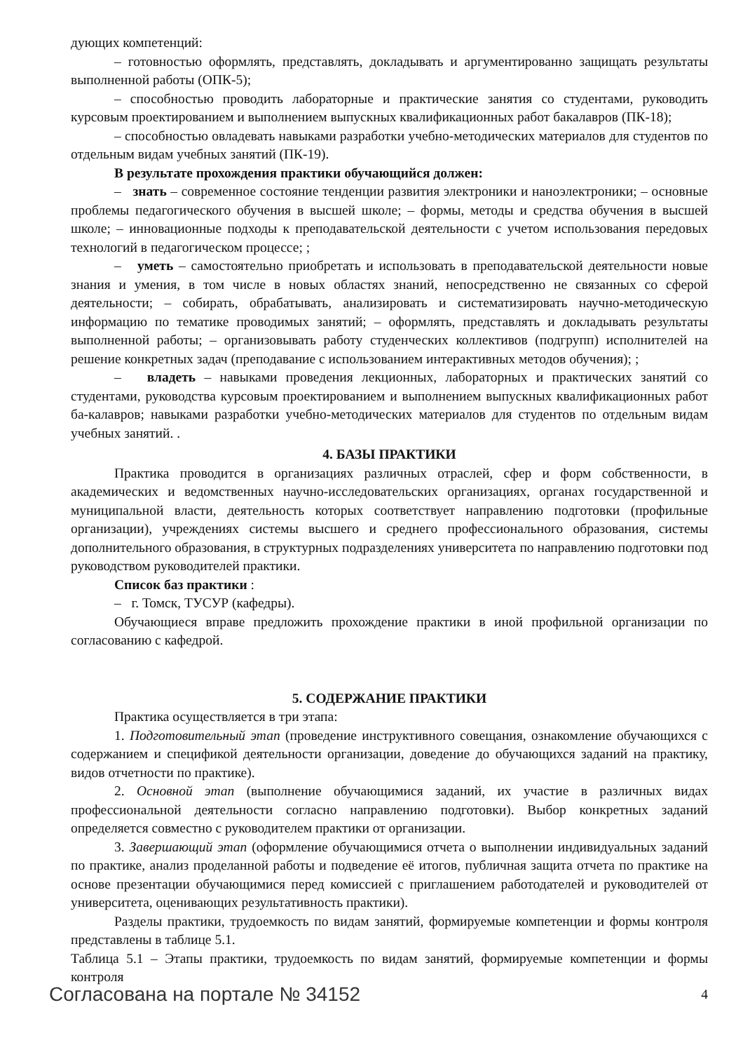дующих компетенций:
– готовностью оформлять, представлять, докладывать и аргументированно защищать результаты выполненной работы (ОПК-5);
– способностью проводить лабораторные и практические занятия со студентами, руководить курсовым проектированием и выполнением выпускных квалификационных работ бакалавров (ПК-18);
– способностью овладевать навыками разработки учебно-методических материалов для студентов по отдельным видам учебных занятий (ПК-19).
В результате прохождения практики обучающийся должен:
– знать – современное состояние тенденции развития электроники и наноэлектроники; – основные проблемы педагогического обучения в высшей школе; – формы, методы и средства обучения в высшей школе; – инновационные подходы к преподавательской деятельности с учетом использования передовых технологий в педагогическом процессе; ;
– уметь – самостоятельно приобретать и использовать в преподавательской деятельности новые знания и умения, в том числе в новых областях знаний, непосредственно не связанных со сферой деятельности; – собирать, обрабатывать, анализировать и систематизировать научно-методическую информацию по тематике проводимых занятий; – оформлять, представлять и докладывать результаты выполненной работы; – организовывать работу студенческих коллективов (подгрупп) исполнителей на решение конкретных задач (преподавание с использованием интерактивных методов обучения); ;
– владеть – навыками проведения лекционных, лабораторных и практических занятий со студентами, руководства курсовым проектированием и выполнением выпускных квалификационных работ ба-калавров; навыками разработки учебно-методических материалов для студентов по отдельным видам учебных занятий. .
4. БАЗЫ ПРАКТИКИ
Практика проводится в организациях различных отраслей, сфер и форм собственности, в академических и ведомственных научно-исследовательских организациях, органах государственной и муниципальной власти, деятельность которых соответствует направлению подготовки (профильные организации), учреждениях системы высшего и среднего профессионального образования, системы дополнительного образования, в структурных подразделениях университета по направлению подготовки под руководством руководителей практики.
Список баз практики :
– г. Томск, ТУСУР (кафедры).
Обучающиеся вправе предложить прохождение практики в иной профильной организации по согласованию с кафедрой.
5. СОДЕРЖАНИЕ ПРАКТИКИ
Практика осуществляется в три этапа:
1. Подготовительный этап (проведение инструктивного совещания, ознакомление обучающихся с содержанием и спецификой деятельности организации, доведение до обучающихся заданий на практику, видов отчетности по практике).
2. Основной этап (выполнение обучающимися заданий, их участие в различных видах профессиональной деятельности согласно направлению подготовки). Выбор конкретных заданий определяется совместно с руководителем практики от организации.
3. Завершающий этап (оформление обучающимися отчета о выполнении индивидуальных заданий по практике, анализ проделанной работы и подведение её итогов, публичная защита отчета по практике на основе презентации обучающимися перед комиссией с приглашением работодателей и руководителей от университета, оценивающих результативность практики).
Разделы практики, трудоемкость по видам занятий, формируемые компетенции и формы контроля представлены в таблице 5.1.
Таблица 5.1 – Этапы практики, трудоемкость по видам занятий, формируемые компетенции и формы контроля
Согласована на портале № 34152 4